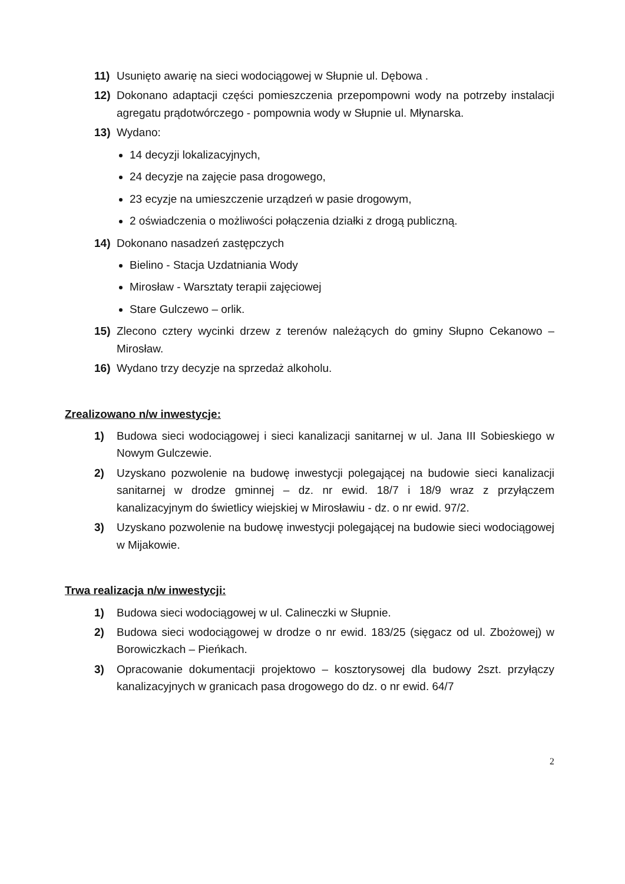11) Usunięto awarię na sieci wodociągowej w Słupnie ul. Dębowa .
12) Dokonano adaptacji części pomieszczenia przepompowni wody na potrzeby instalacji agregatu prądotwórczego - pompownia wody w Słupnie ul. Młynarska.
13) Wydano:
14 decyzji lokalizacyjnych,
24 decyzje na zajęcie pasa drogowego,
23 ecyzje na umieszczenie urządzeń w pasie drogowym,
2 oświadczenia o możliwości połączenia działki z drogą publiczną.
14) Dokonano nasadzeń zastępczych
Bielino - Stacja Uzdatniania Wody
Mirosław - Warsztaty terapii zajęciowej
Stare Gulczewo – orlik.
15) Zlecono cztery wycinki drzew z terenów należących do gminy Słupno Cekanowo – Mirosław.
16) Wydano trzy decyzje na sprzedaż alkoholu.
Zrealizowano n/w inwestycje:
1) Budowa sieci wodociągowej i sieci kanalizacji sanitarnej w ul. Jana III Sobieskiego w Nowym Gulczewie.
2) Uzyskano pozwolenie na budowę inwestycji polegającej na budowie sieci kanalizacji sanitarnej w drodze gminnej – dz. nr ewid. 18/7 i 18/9 wraz z przyłączem kanalizacyjnym do świetlicy wiejskiej w Mirosławiu - dz. o nr ewid. 97/2.
3) Uzyskano pozwolenie na budowę inwestycji polegającej na budowie sieci wodociągowej w Mijakowie.
Trwa realizacja n/w inwestycji:
1) Budowa sieci wodociągowej w ul. Calineczki w Słupnie.
2) Budowa sieci wodociągowej w drodze o nr ewid. 183/25 (sięgacz od ul. Zbożowej) w Borowiczkach – Pieńkach.
3) Opracowanie dokumentacji projektowo – kosztorysowej dla budowy 2szt. przyłączy kanalizacyjnych w granicach pasa drogowego do dz. o nr ewid. 64/7
2